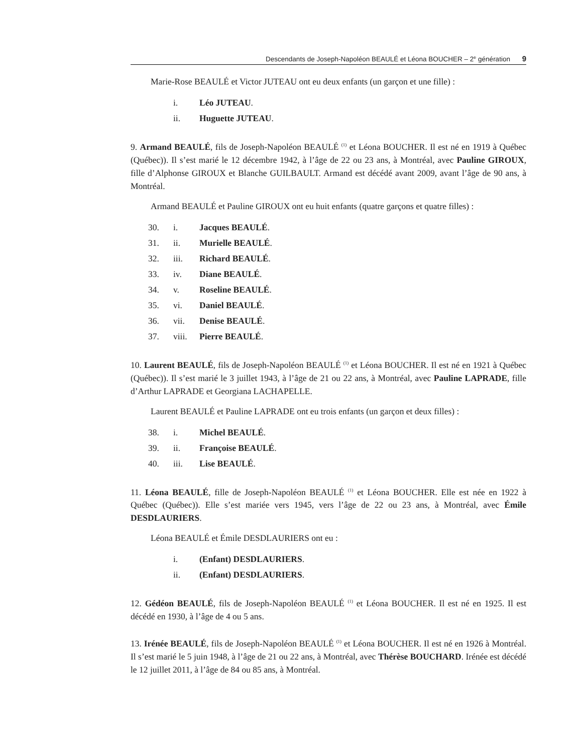Descendants de Joseph-Napoléon BEAULÉ et Léona BOUCHER – 2<sup>e</sup> génération 9
Marie-Rose BEAULÉ et Victor JUTEAU ont eu deux enfants (un garçon et une fille) :
i. Léo JUTEAU.
ii. Huguette JUTEAU.
9. Armand BEAULÉ, fils de Joseph-Napoléon BEAULÉ <sup>(1)</sup> et Léona BOUCHER. Il est né en 1919 à Québec (Québec)). Il s’est marié le 12 décembre 1942, à l’âge de 22 ou 23 ans, à Montréal, avec Pauline GIROUX, fille d’Alphonse GIROUX et Blanche GUILBAULT. Armand est décédé avant 2009, avant l’âge de 90 ans, à Montréal.
Armand BEAULÉ et Pauline GIROUX ont eu huit enfants (quatre garçons et quatre filles) :
30. i. Jacques BEAULÉ.
31. ii. Murielle BEAULÉ.
32. iii. Richard BEAULÉ.
33. iv. Diane BEAULÉ.
34. v. Roseline BEAULÉ.
35. vi. Daniel BEAULÉ.
36. vii. Denise BEAULÉ.
37. viii. Pierre BEAULÉ.
10. Laurent BEAULÉ, fils de Joseph-Napoléon BEAULÉ <sup>(1)</sup> et Léona BOUCHER. Il est né en 1921 à Québec (Québec)). Il s’est marié le 3 juillet 1943, à l’âge de 21 ou 22 ans, à Montréal, avec Pauline LAPRADE, fille d’Arthur LAPRADE et Georgiana LACHAPELLE.
Laurent BEAULÉ et Pauline LAPRADE ont eu trois enfants (un garçon et deux filles) :
38. i. Michel BEAULÉ.
39. ii. Françoise BEAULÉ.
40. iii. Lise BEAULÉ.
11. Léona BEAULÉ, fille de Joseph-Napoléon BEAULÉ <sup>(1)</sup> et Léona BOUCHER. Elle est née en 1922 à Québec (Québec)). Elle s’est mariée vers 1945, vers l’âge de 22 ou 23 ans, à Montréal, avec Émile DESDLAURIERS.
Léona BEAULÉ et Émile DESDLAURIERS ont eu :
i. (Enfant) DESDLAURIERS.
ii. (Enfant) DESDLAURIERS.
12. Gédéon BEAULÉ, fils de Joseph-Napoléon BEAULÉ <sup>(1)</sup> et Léona BOUCHER. Il est né en 1925. Il est décédé en 1930, à l’âge de 4 ou 5 ans.
13. Irénée BEAULÉ, fils de Joseph-Napoléon BEAULÉ <sup>(1)</sup> et Léona BOUCHER. Il est né en 1926 à Montréal. Il s’est marié le 5 juin 1948, à l’âge de 21 ou 22 ans, à Montréal, avec Thérèse BOUCHARD. Irénée est décédé le 12 juillet 2011, à l’âge de 84 ou 85 ans, à Montréal.